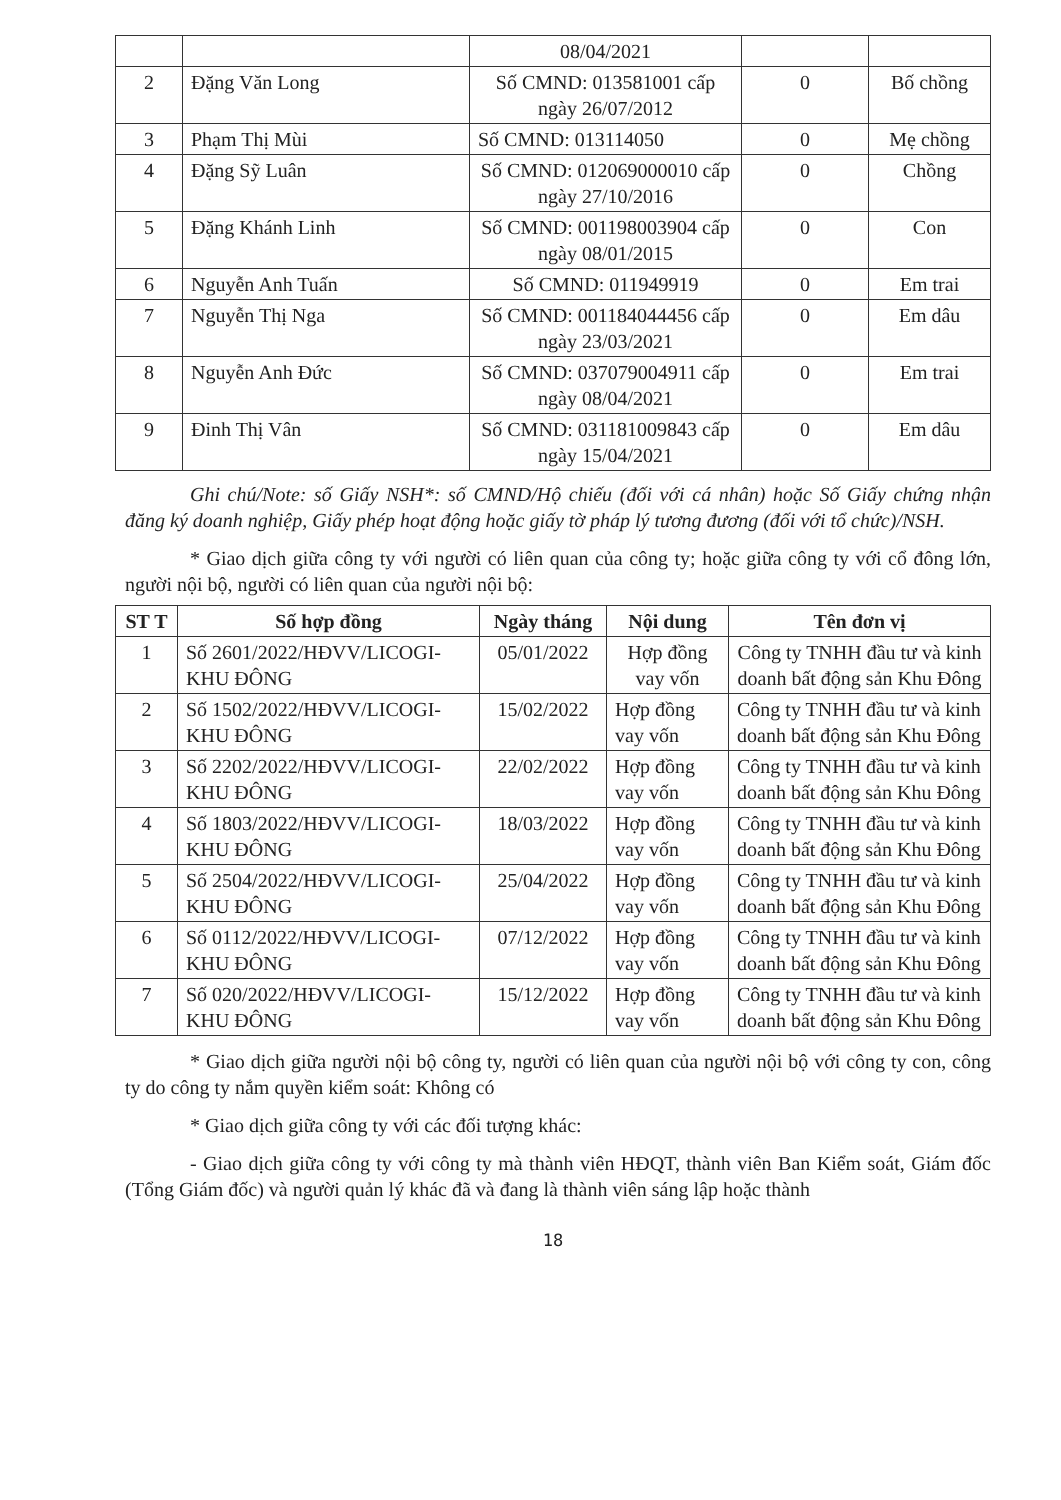| | | 08/04/2021 | | |
| 2 | Đặng Văn Long | Số CMND: 013581001 cấp ngày 26/07/2012 | 0 | Bố chồng |
| 3 | Phạm Thị Mùi | Số CMND: 013114050 | 0 | Mẹ chồng |
| 4 | Đặng Sỹ Luân | Số CMND: 012069000010 cấp ngày 27/10/2016 | 0 | Chồng |
| 5 | Đặng Khánh Linh | Số CMND: 001198003904 cấp ngày 08/01/2015 | 0 | Con |
| 6 | Nguyễn Anh Tuấn | Số CMND: 011949919 | 0 | Em trai |
| 7 | Nguyễn Thị Nga | Số CMND: 001184044456 cấp ngày 23/03/2021 | 0 | Em dâu |
| 8 | Nguyễn Anh Đức | Số CMND: 037079004911 cấp ngày 08/04/2021 | 0 | Em trai |
| 9 | Đinh Thị Vân | Số CMND: 031181009843 cấp ngày 15/04/2021 | 0 | Em dâu |
Ghi chú/Note: số Giấy NSH*: số CMND/Hộ chiếu (đối với cá nhân) hoặc Số Giấy chứng nhận đăng ký doanh nghiệp, Giấy phép hoạt động hoặc giấy tờ pháp lý tương đương (đối với tổ chức)/NSH.
* Giao dịch giữa công ty với người có liên quan của công ty; hoặc giữa công ty với cổ đông lớn, người nội bộ, người có liên quan của người nội bộ:
| ST T | Số hợp đồng | Ngày tháng | Nội dung | Tên đơn vị |
| --- | --- | --- | --- | --- |
| 1 | Số 2601/2022/HĐVV/LICOGI-KHU ĐÔNG | 05/01/2022 | Hợp đồng vay vốn | Công ty TNHH đầu tư và kinh doanh bất động sản Khu Đông |
| 2 | Số 1502/2022/HĐVV/LICOGI-KHU ĐÔNG | 15/02/2022 | Hợp đồng vay vốn | Công ty TNHH đầu tư và kinh doanh bất động sản Khu Đông |
| 3 | Số 2202/2022/HĐVV/LICOGI-KHU ĐÔNG | 22/02/2022 | Hợp đồng vay vốn | Công ty TNHH đầu tư và kinh doanh bất động sản Khu Đông |
| 4 | Số 1803/2022/HĐVV/LICOGI-KHU ĐÔNG | 18/03/2022 | Hợp đồng vay vốn | Công ty TNHH đầu tư và kinh doanh bất động sản Khu Đông |
| 5 | Số 2504/2022/HĐVV/LICOGI-KHU ĐÔNG | 25/04/2022 | Hợp đồng vay vốn | Công ty TNHH đầu tư và kinh doanh bất động sản Khu Đông |
| 6 | Số 0112/2022/HĐVV/LICOGI-KHU ĐÔNG | 07/12/2022 | Hợp đồng vay vốn | Công ty TNHH đầu tư và kinh doanh bất động sản Khu Đông |
| 7 | Số 020/2022/HĐVV/LICOGI-KHU ĐÔNG | 15/12/2022 | Hợp đồng vay vốn | Công ty TNHH đầu tư và kinh doanh bất động sản Khu Đông |
* Giao dịch giữa người nội bộ công ty, người có liên quan của người nội bộ với công ty con, công ty do công ty nắm quyền kiểm soát: Không có
* Giao dịch giữa công ty với các đối tượng khác:
- Giao dịch giữa công ty với công ty mà thành viên HĐQT, thành viên Ban Kiểm soát, Giám đốc (Tổng Giám đốc) và người quản lý khác đã và đang là thành viên sáng lập hoặc thành
18